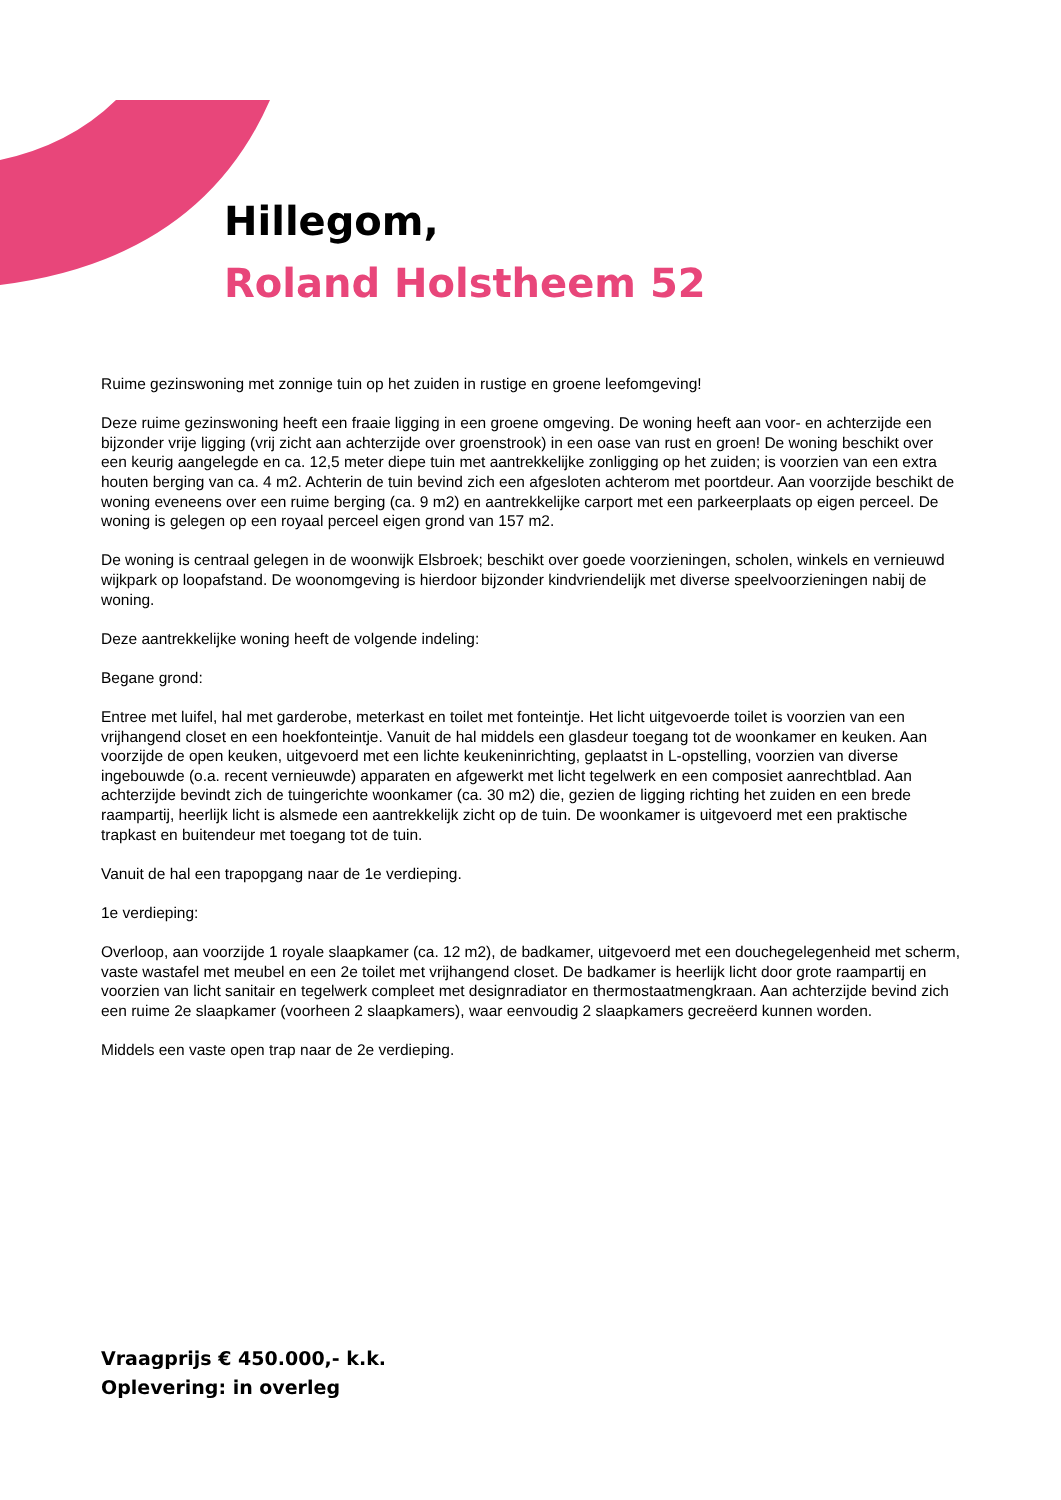Hillegom,
Roland Holstheem 52
Ruime gezinswoning met zonnige tuin op het zuiden in rustige en groene leefomgeving!
Deze ruime gezinswoning heeft een fraaie ligging in een groene omgeving. De woning heeft aan voor- en achterzijde een bijzonder vrije ligging (vrij zicht aan achterzijde over groenstrook) in een oase van rust en groen! De woning beschikt over een keurig aangelegde en ca. 12,5 meter diepe tuin met aantrekkelijke zonligging op het zuiden; is voorzien van een extra houten berging van ca. 4 m2. Achterin de tuin bevind zich een afgesloten achterom met poortdeur. Aan voorzijde beschikt de woning eveneens over een ruime berging (ca. 9 m2) en aantrekkelijke carport met een parkeerplaats op eigen perceel. De woning is gelegen op een royaal perceel eigen grond van 157 m2.
De woning is centraal gelegen in de woonwijk Elsbroek; beschikt over goede voorzieningen, scholen, winkels en vernieuwd wijkpark op loopafstand. De woonomgeving is hierdoor bijzonder kindvriendelijk met diverse speelvoorzieningen nabij de woning.
Deze aantrekkelijke woning heeft de volgende indeling:
Begane grond:
Entree met luifel, hal met garderobe, meterkast en toilet met fonteintje. Het licht uitgevoerde toilet is voorzien van een vrijhangend closet en een hoekfonteintje. Vanuit de hal middels een glasdeur toegang tot de woonkamer en keuken. Aan voorzijde de open keuken, uitgevoerd met een lichte keukeninrichting, geplaatst in L-opstelling, voorzien van diverse ingebouwde (o.a. recent vernieuwde) apparaten en afgewerkt met licht tegelwerk en een composiet aanrechtblad. Aan achterzijde bevindt zich de tuingerichte woonkamer (ca. 30 m2) die, gezien de ligging richting het zuiden en een brede raampartij, heerlijk licht is alsmede een aantrekkelijk zicht op de tuin. De woonkamer is uitgevoerd met een praktische trapkast en buitendeur met toegang tot de tuin.
Vanuit de hal een trapopgang naar de 1e verdieping.
1e verdieping:
Overloop, aan voorzijde 1 royale slaapkamer (ca. 12 m2), de badkamer, uitgevoerd met een douchegelegenheid met scherm, vaste wastafel met meubel en een 2e toilet met vrijhangend closet. De badkamer is heerlijk licht door grote raampartij en voorzien van licht sanitair en tegelwerk compleet met designradiator en thermostaatmengkraan. Aan achterzijde bevind zich een ruime 2e slaapkamer (voorheen 2 slaapkamers), waar eenvoudig 2 slaapkamers gecreëerd kunnen worden.
Middels een vaste open trap naar de 2e verdieping.
Vraagprijs € 450.000,- k.k.
Oplevering: in overleg